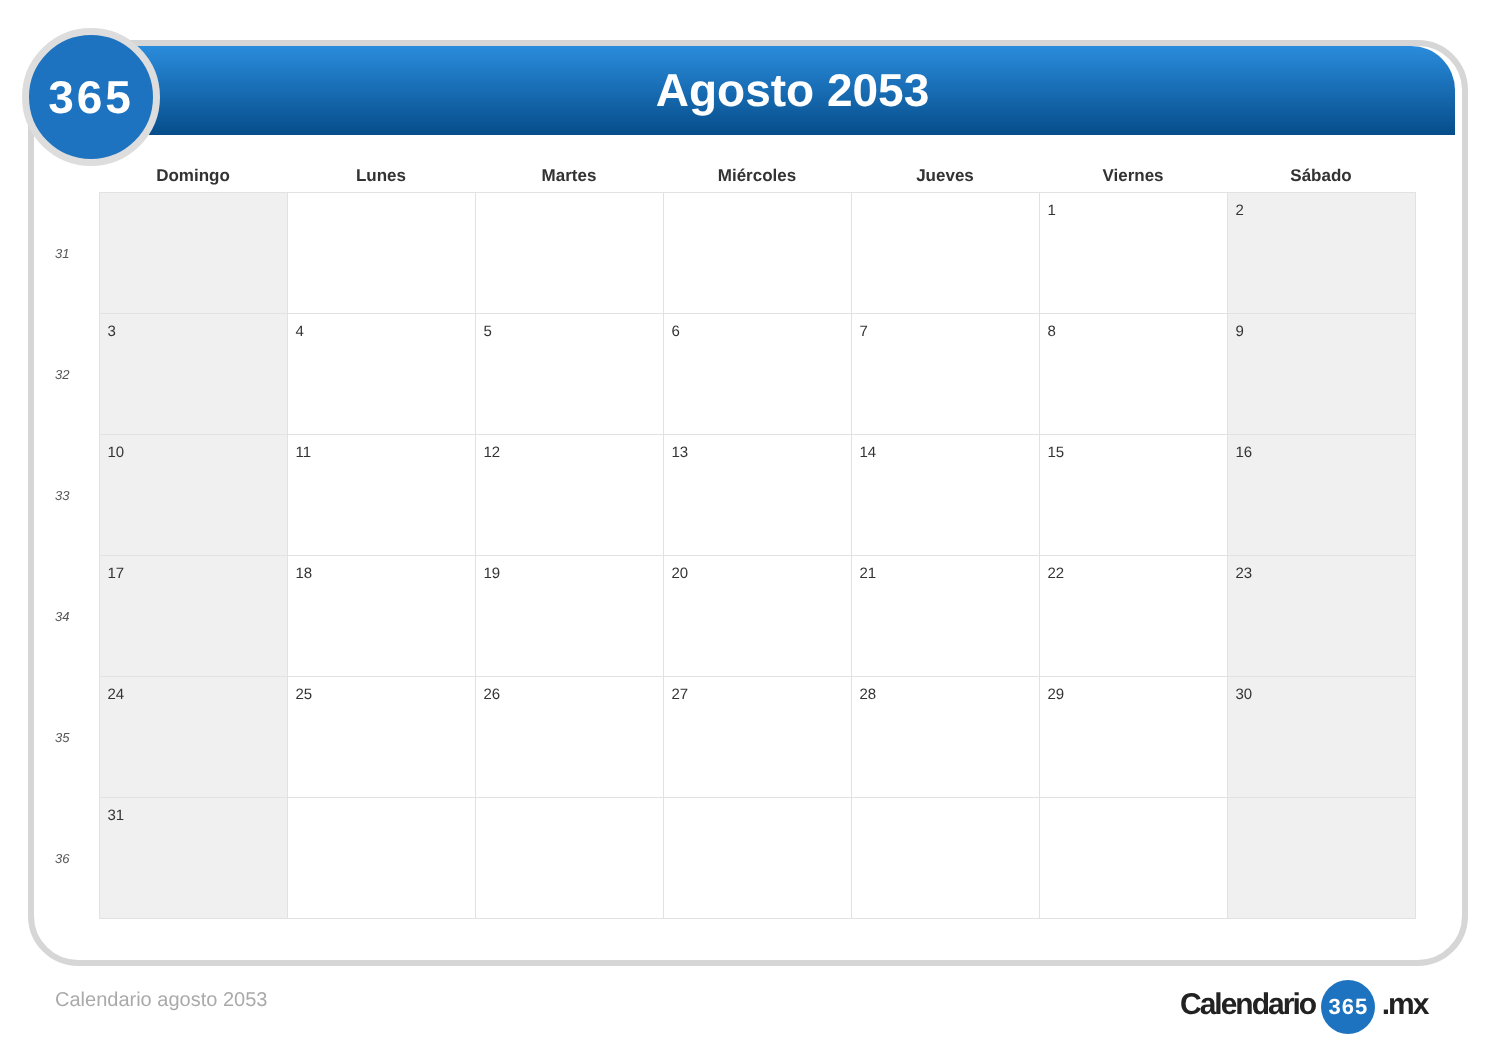Agosto 2053
365
| | Domingo | Lunes | Martes | Miércoles | Jueves | Viernes | Sábado |
| --- | --- | --- | --- | --- | --- | --- | --- |
| 31 | | | | | | 1 | 2 |
| 32 | 3 | 4 | 5 | 6 | 7 | 8 | 9 |
| 33 | 10 | 11 | 12 | 13 | 14 | 15 | 16 |
| 34 | 17 | 18 | 19 | 20 | 21 | 22 | 23 |
| 35 | 24 | 25 | 26 | 27 | 28 | 29 | 30 |
| 36 | 31 | | | | | | |
Calendario agosto 2053 Calendario 365 .mx